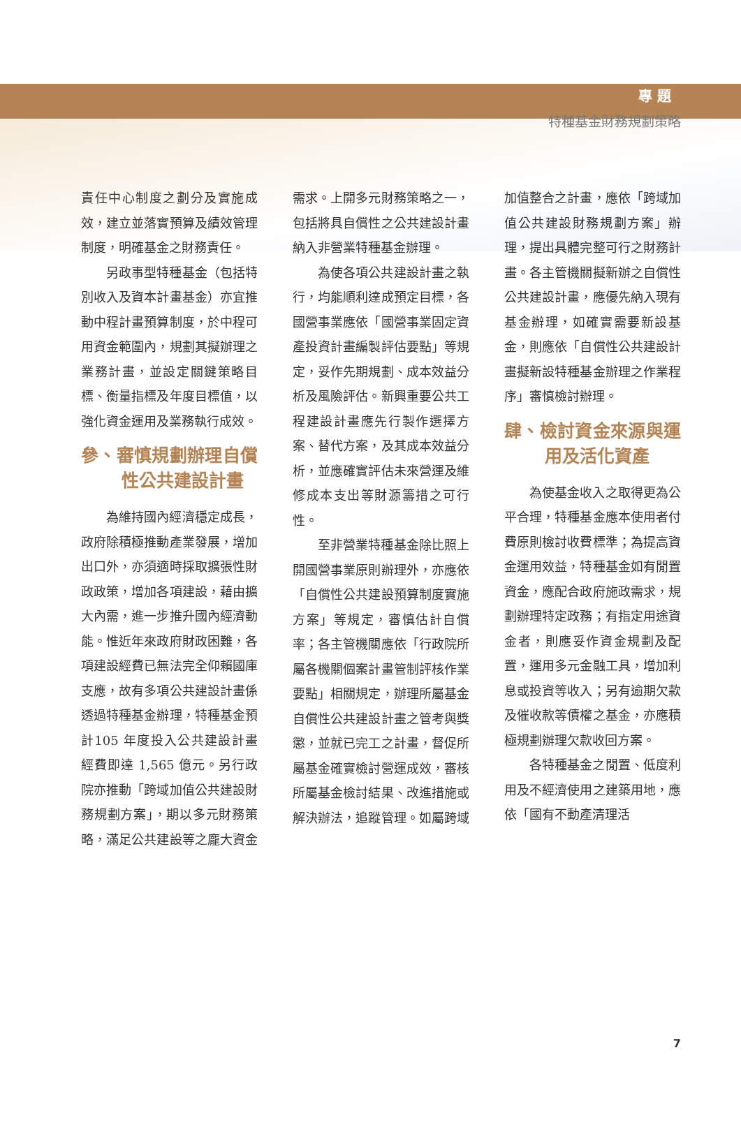專 題
特種基金財務規劃策略
責任中心制度之劃分及實施成效，建立並落實預算及績效管理制度，明確基金之財務責任。
另政事型特種基金（包括特別收入及資本計畫基金）亦宜推動中程計畫預算制度，於中程可用資金範圍內，規劃其擬辦理之業務計畫，並設定關鍵策略目標、衡量指標及年度目標值，以強化資金運用及業務執行成效。
參、審慎規劃辦理自償性公共建設計畫
為維持國內經濟穩定成長，政府除積極推動產業發展，增加出口外，亦須適時採取擴張性財政政策，增加各項建設，藉由擴大內需，進一步推升國內經濟動能。惟近年來政府財政困難，各項建設經費已無法完全仰賴國庫支應，故有多項公共建設計畫係透過特種基金辦理，特種基金預計105 年度投入公共建設計畫經費即達 1,565 億元。另行政院亦推動「跨域加值公共建設財務規劃方案」，期以多元財務策略，滿足公共建設等之龐大資金需求。上開多元財務策略之一，包括將具自償性之公共建設計畫納入非營業特種基金辦理。
為使各項公共建設計畫之執行，均能順利達成預定目標，各國營事業應依「國營事業固定資產投資計畫編製評估要點」等規定，妥作先期規劃、成本效益分析及風險評估。新興重要公共工程建設計畫應先行製作選擇方案、替代方案，及其成本效益分析，並應確實評估未來營運及維修成本支出等財源籌措之可行性。
至非營業特種基金除比照上開國營事業原則辦理外，亦應依「自償性公共建設預算制度實施方案」等規定，審慎估計自償率；各主管機關應依「行政院所屬各機關個案計畫管制評核作業要點」相關規定，辦理所屬基金自償性公共建設計畫之管考與獎懲，並就已完工之計畫，督促所屬基金確實檢討營運成效，審核所屬基金檢討結果、改進措施或解決辦法，追蹤管理。如屬跨域加值整合之計畫，應依「跨域加值公共建設財務規劃方案」辦理，提出具體完整可行之財務計畫。各主管機關擬新辦之自償性公共建設計畫，應優先納入現有基金辦理，如確實需要新設基金，則應依「自償性公共建設計畫擬新設特種基金辦理之作業程序」審慎檢討辦理。
肆、檢討資金來源與運用及活化資產
為使基金收入之取得更為公平合理，特種基金應本使用者付費原則檢討收費標準；為提高資金運用效益，特種基金如有閒置資金，應配合政府施政需求，規劃辦理特定政務；有指定用途資金者，則應妥作資金規劃及配置，運用多元金融工具，增加利息或投資等收入；另有逾期欠款及催收款等債權之基金，亦應積極規劃辦理欠款收回方案。
各特種基金之閒置、低度利用及不經濟使用之建築用地，應依「國有不動產清理活
7